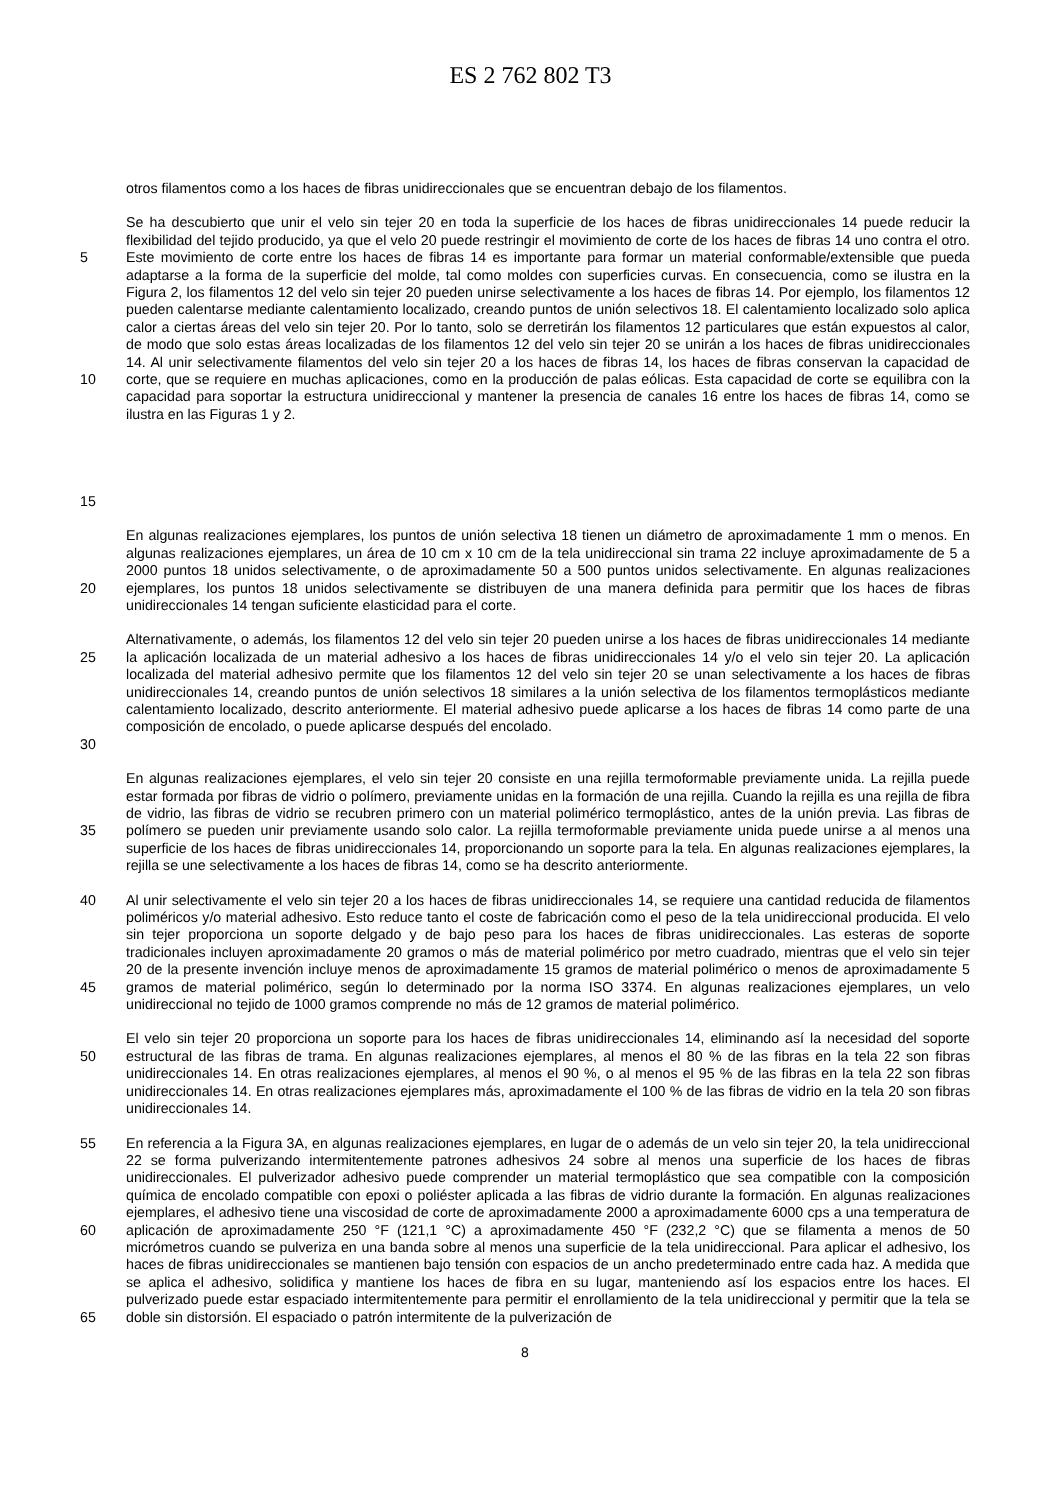ES 2 762 802 T3
otros filamentos como a los haces de fibras unidireccionales que se encuentran debajo de los filamentos.
5
10
15
Se ha descubierto que unir el velo sin tejer 20 en toda la superficie de los haces de fibras unidireccionales 14 puede reducir la flexibilidad del tejido producido, ya que el velo 20 puede restringir el movimiento de corte de los haces de fibras 14 uno contra el otro. Este movimiento de corte entre los haces de fibras 14 es importante para formar un material conformable/extensible que pueda adaptarse a la forma de la superficie del molde, tal como moldes con superficies curvas. En consecuencia, como se ilustra en la Figura 2, los filamentos 12 del velo sin tejer 20 pueden unirse selectivamente a los haces de fibras 14. Por ejemplo, los filamentos 12 pueden calentarse mediante calentamiento localizado, creando puntos de unión selectivos 18. El calentamiento localizado solo aplica calor a ciertas áreas del velo sin tejer 20. Por lo tanto, solo se derretirán los filamentos 12 particulares que están expuestos al calor, de modo que solo estas áreas localizadas de los filamentos 12 del velo sin tejer 20 se unirán a los haces de fibras unidireccionales 14. Al unir selectivamente filamentos del velo sin tejer 20 a los haces de fibras 14, los haces de fibras conservan la capacidad de corte, que se requiere en muchas aplicaciones, como en la producción de palas eólicas. Esta capacidad de corte se equilibra con la capacidad para soportar la estructura unidireccional y mantener la presencia de canales 16 entre los haces de fibras 14, como se ilustra en las Figuras 1 y 2.
20 En algunas realizaciones ejemplares, los puntos de unión selectiva 18 tienen un diámetro de aproximadamente 1 mm o menos. En algunas realizaciones ejemplares, un área de 10 cm x 10 cm de la tela unidireccional sin trama 22 incluye aproximadamente de 5 a 2000 puntos 18 unidos selectivamente, o de aproximadamente 50 a 500 puntos unidos selectivamente. En algunas realizaciones ejemplares, los puntos 18 unidos selectivamente se distribuyen de una manera definida para permitir que los haces de fibras unidireccionales 14 tengan suficiente elasticidad para el corte.
25
30
Alternativamente, o además, los filamentos 12 del velo sin tejer 20 pueden unirse a los haces de fibras unidireccionales 14 mediante la aplicación localizada de un material adhesivo a los haces de fibras unidireccionales 14 y/o el velo sin tejer 20. La aplicación localizada del material adhesivo permite que los filamentos 12 del velo sin tejer 20 se unan selectivamente a los haces de fibras unidireccionales 14, creando puntos de unión selectivos 18 similares a la unión selectiva de los filamentos termoplásticos mediante calentamiento localizado, descrito anteriormente. El material adhesivo puede aplicarse a los haces de fibras 14 como parte de una composición de encolado, o puede aplicarse después del encolado.
35 En algunas realizaciones ejemplares, el velo sin tejer 20 consiste en una rejilla termoformable previamente unida. La rejilla puede estar formada por fibras de vidrio o polímero, previamente unidas en la formación de una rejilla. Cuando la rejilla es una rejilla de fibra de vidrio, las fibras de vidrio se recubren primero con un material polimérico termoplástico, antes de la unión previa. Las fibras de polímero se pueden unir previamente usando solo calor. La rejilla termoformable previamente unida puede unirse a al menos una superficie de los haces de fibras unidireccionales 14, proporcionando un soporte para la tela. En algunas realizaciones ejemplares, la rejilla se une selectivamente a los haces de fibras 14, como se ha descrito anteriormente.
40
45
Al unir selectivamente el velo sin tejer 20 a los haces de fibras unidireccionales 14, se requiere una cantidad reducida de filamentos poliméricos y/o material adhesivo. Esto reduce tanto el coste de fabricación como el peso de la tela unidireccional producida. El velo sin tejer proporciona un soporte delgado y de bajo peso para los haces de fibras unidireccionales. Las esteras de soporte tradicionales incluyen aproximadamente 20 gramos o más de material polimérico por metro cuadrado, mientras que el velo sin tejer 20 de la presente invención incluye menos de aproximadamente 15 gramos de material polimérico o menos de aproximadamente 5 gramos de material polimérico, según lo determinado por la norma ISO 3374. En algunas realizaciones ejemplares, un velo unidireccional no tejido de 1000 gramos comprende no más de 12 gramos de material polimérico.
50 El velo sin tejer 20 proporciona un soporte para los haces de fibras unidireccionales 14, eliminando así la necesidad del soporte estructural de las fibras de trama. En algunas realizaciones ejemplares, al menos el 80 % de las fibras en la tela 22 son fibras unidireccionales 14. En otras realizaciones ejemplares, al menos el 90 %, o al menos el 95 % de las fibras en la tela 22 son fibras unidireccionales 14. En otras realizaciones ejemplares más, aproximadamente el 100 % de las fibras de vidrio en la tela 20 son fibras unidireccionales 14.
55
60
65
En referencia a la Figura 3A, en algunas realizaciones ejemplares, en lugar de o además de un velo sin tejer 20, la tela unidireccional 22 se forma pulverizando intermitentemente patrones adhesivos 24 sobre al menos una superficie de los haces de fibras unidireccionales. El pulverizador adhesivo puede comprender un material termoplástico que sea compatible con la composición química de encolado compatible con epoxi o poliéster aplicada a las fibras de vidrio durante la formación. En algunas realizaciones ejemplares, el adhesivo tiene una viscosidad de corte de aproximadamente 2000 a aproximadamente 6000 cps a una temperatura de aplicación de aproximadamente 250 °F (121,1 °C) a aproximadamente 450 °F (232,2 °C) que se filamenta a menos de 50 micrómetros cuando se pulveriza en una banda sobre al menos una superficie de la tela unidireccional. Para aplicar el adhesivo, los haces de fibras unidireccionales se mantienen bajo tensión con espacios de un ancho predeterminado entre cada haz. A medida que se aplica el adhesivo, solidifica y mantiene los haces de fibra en su lugar, manteniendo así los espacios entre los haces. El pulverizado puede estar espaciado intermitentemente para permitir el enrollamiento de la tela unidireccional y permitir que la tela se doble sin distorsión. El espaciado o patrón intermitente de la pulverización de
8